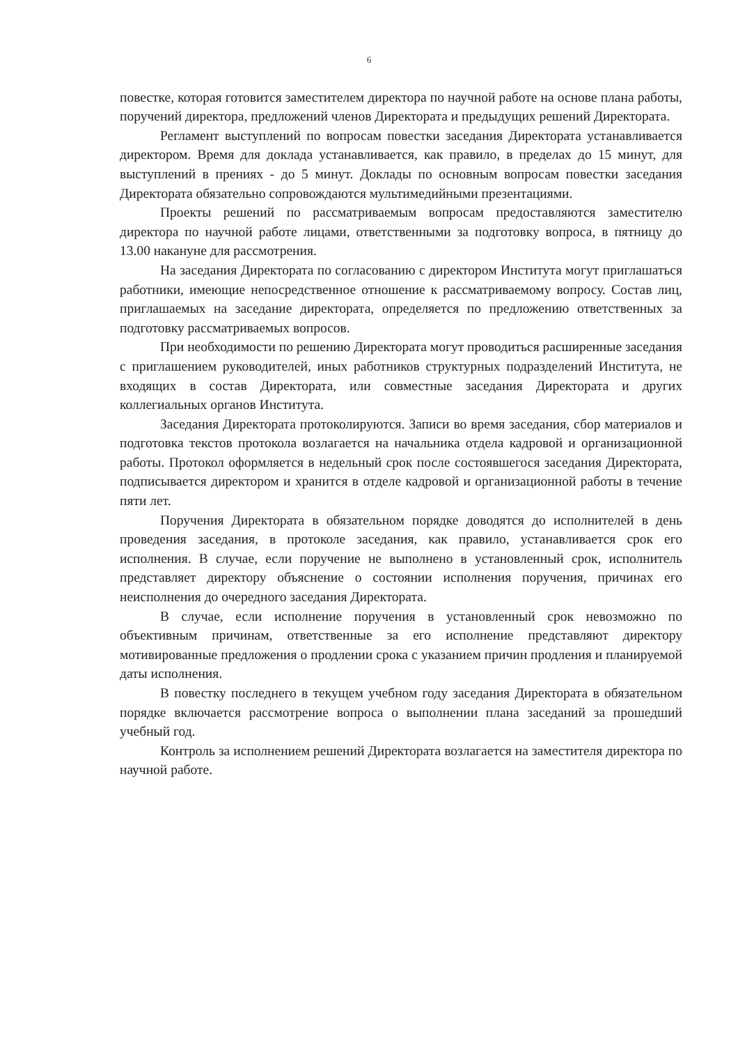6
повестке, которая готовится заместителем директора по научной работе на основе плана работы, поручений директора, предложений членов Директората и предыдущих решений Директората.
Регламент выступлений по вопросам повестки заседания Директората устанавливается директором. Время для доклада устанавливается, как правило, в пределах до 15 минут, для выступлений в прениях - до 5 минут. Доклады по основным вопросам повестки заседания Директората обязательно сопровождаются мультимедийными презентациями.
Проекты решений по рассматриваемым вопросам предоставляются заместителю директора по научной работе лицами, ответственными за подготовку вопроса, в пятницу до 13.00 накануне для рассмотрения.
На заседания Директората по согласованию с директором Института могут приглашаться работники, имеющие непосредственное отношение к рассматриваемому вопросу. Состав лиц, приглашаемых на заседание директората, определяется по предложению ответственных за подготовку рассматриваемых вопросов.
При необходимости по решению Директората могут проводиться расширенные заседания с приглашением руководителей, иных работников структурных подразделений Института, не входящих в состав Директората, или совместные заседания Директората и других коллегиальных органов Института.
Заседания Директората протоколируются. Записи во время заседания, сбор материалов и подготовка текстов протокола возлагается на начальника отдела кадровой и организационной работы. Протокол оформляется в недельный срок после состоявшегося заседания Директората, подписывается директором и хранится в отделе кадровой и организационной работы в течение пяти лет.
Поручения Директората в обязательном порядке доводятся до исполнителей в день проведения заседания, в протоколе заседания, как правило, устанавливается срок его исполнения. В случае, если поручение не выполнено в установленный срок, исполнитель представляет директору объяснение о состоянии исполнения поручения, причинах его неисполнения до очередного заседания Директората.
В случае, если исполнение поручения в установленный срок невозможно по объективным причинам, ответственные за его исполнение представляют директору мотивированные предложения о продлении срока с указанием причин продления и планируемой даты исполнения.
В повестку последнего в текущем учебном году заседания Директората в обязательном порядке включается рассмотрение вопроса о выполнении плана заседаний за прошедший учебный год.
Контроль за исполнением решений Директората возлагается на заместителя директора по научной работе.